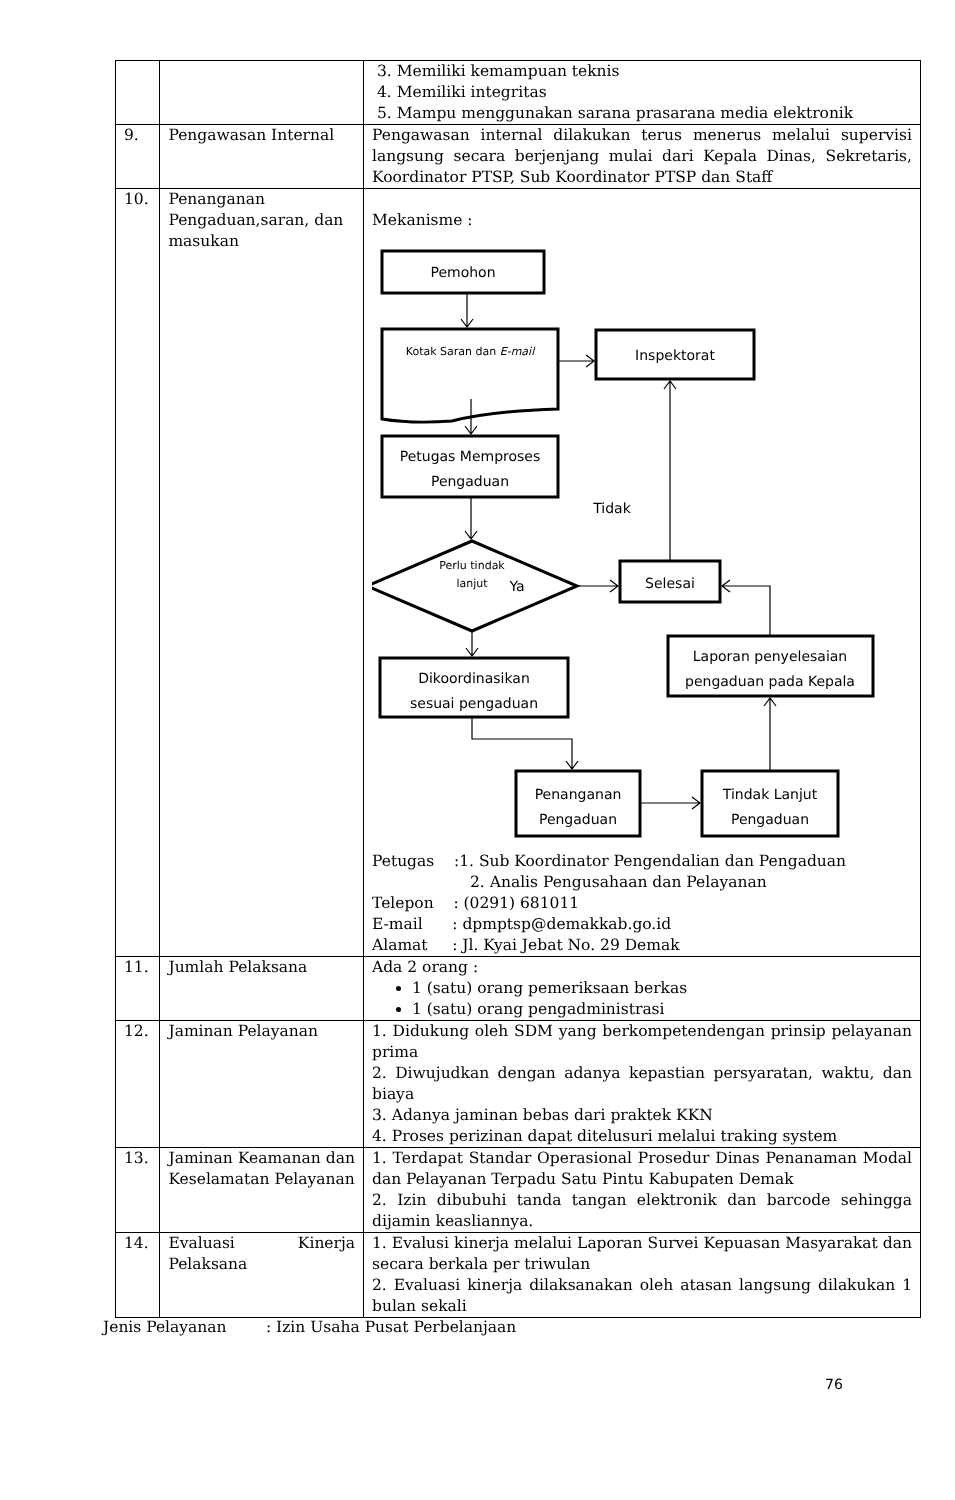| | | 3. Memiliki kemampuan teknis 4. Memiliki integritas 5. Mampu menggunakan sarana prasarana media elektronik |
| 9. | Pengawasan Internal | Pengawasan internal dilakukan terus menerus melalui supervisi langsung secara berjenjang mulai dari Kepala Dinas, Sekretaris, Koordinator PTSP, Sub Koordinator PTSP dan Staff |
| 10. | Penanganan Pengaduan,saran, dan masukan | Mekanisme : Pemohon Kotak Saran dan E-mail Inspektorat Petugas Memproses Pengaduan Tidak Perlu tindak lanjut Ya Selesai Laporan penyelesaian pengaduan pada Kepala Dikoordinasikan sesuai pengaduan Penanganan Pengaduan Tindak Lanjut Pengaduan Petugas :1. Sub Koordinator Pengendalian dan Pengaduan 2. Analis Pengusahaan dan Pelayanan Telepon : (0291) 681011 E-mail : dpmptsp@demakkab.go.id Alamat : Jl. Kyai Jebat No. 29 Demak |
| 11. | Jumlah Pelaksana | Ada 2 orang : 1 (satu) orang pemeriksaan berkas 1 (satu) orang pengadministrasi |
| 12. | Jaminan Pelayanan | 1. Didukung oleh SDM yang berkompetendengan prinsip pelayanan prima 2. Diwujudkan dengan adanya kepastian persyaratan, waktu, dan biaya 3. Adanya jaminan bebas dari praktek KKN 4. Proses perizinan dapat ditelusuri melalui traking system |
| 13. | Jaminan Keamanan dan Keselamatan Pelayanan | 1. Terdapat Standar Operasional Prosedur Dinas Penanaman Modal dan Pelayanan Terpadu Satu Pintu Kabupaten Demak 2. Izin dibubuhi tanda tangan elektronik dan barcode sehingga dijamin keasliannya. |
| 14. | Evaluasi Kinerja Pelaksana | 1. Evalusi kinerja melalui Laporan Survei Kepuasan Masyarakat dan secara berkala per triwulan 2. Evaluasi kinerja dilaksanakan oleh atasan langsung dilakukan 1 bulan sekali |
Jenis Pelayanan : Izin Usaha Pusat Perbelanjaan
76